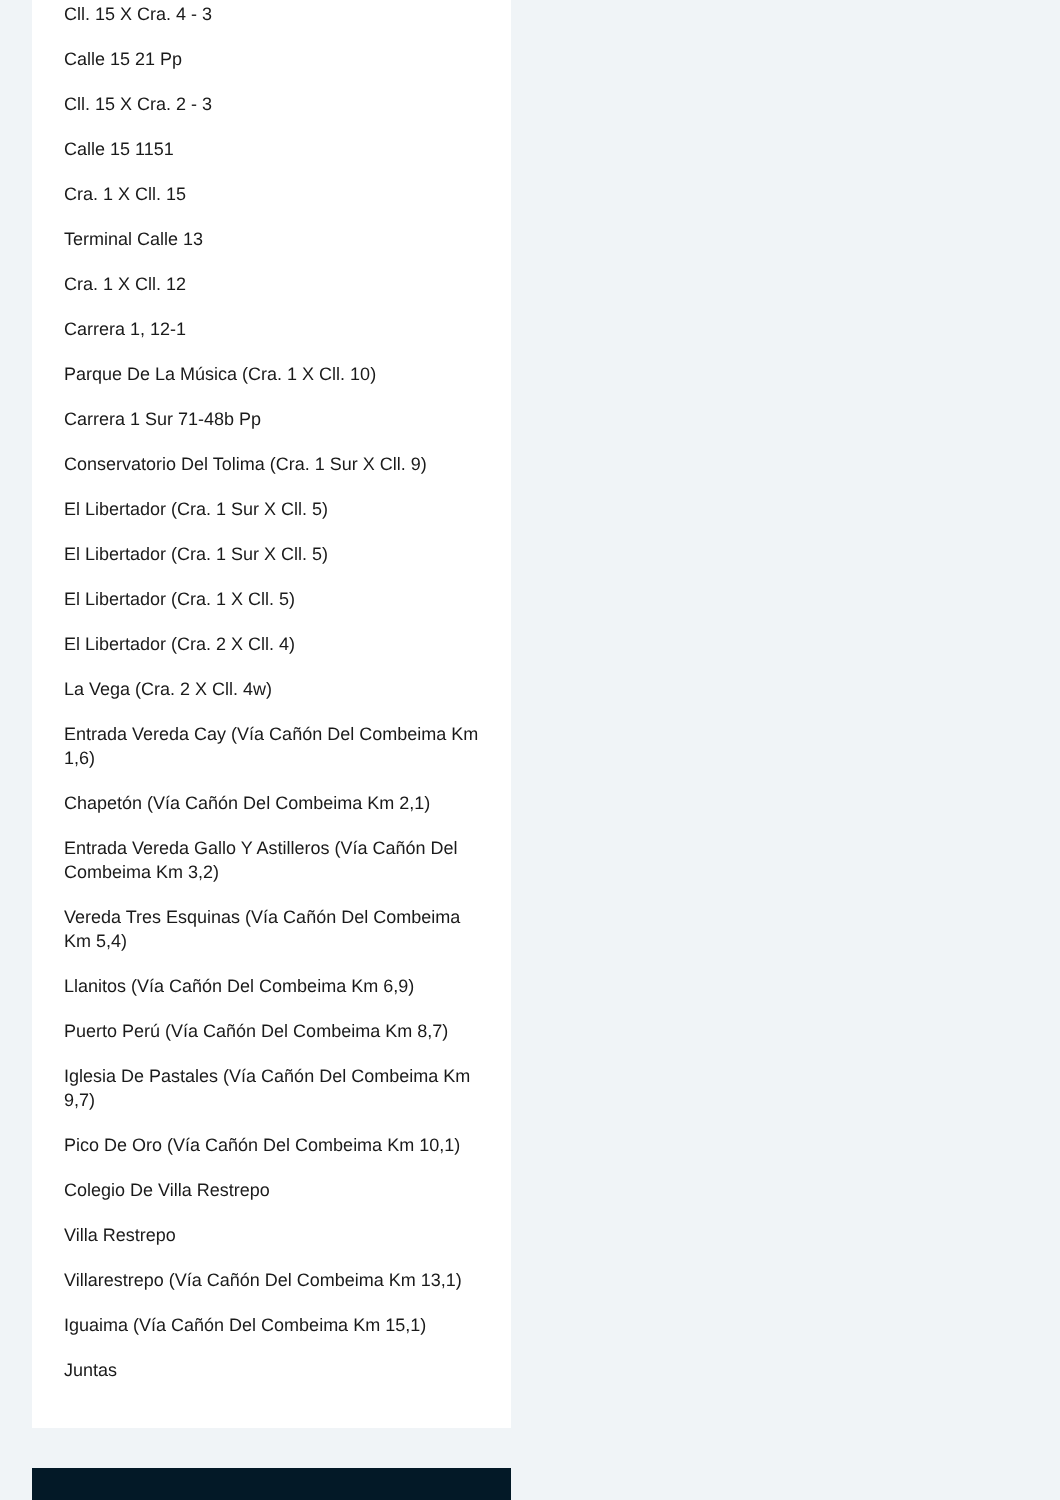Cll. 15 X Cra. 4 - 3
Calle 15 21 Pp
Cll. 15 X Cra. 2 - 3
Calle 15 1151
Cra. 1 X Cll. 15
Terminal Calle 13
Cra. 1 X Cll. 12
Carrera 1, 12-1
Parque De La Música (Cra. 1 X Cll. 10)
Carrera 1 Sur 71-48b Pp
Conservatorio Del Tolima (Cra. 1 Sur X Cll. 9)
El Libertador (Cra. 1 Sur X Cll. 5)
El Libertador (Cra. 1 Sur X Cll. 5)
El Libertador (Cra. 1 X Cll. 5)
El Libertador (Cra. 2 X Cll. 4)
La Vega (Cra. 2 X Cll. 4w)
Entrada Vereda Cay (Vía Cañón Del Combeima Km 1,6)
Chapetón (Vía Cañón Del Combeima Km 2,1)
Entrada Vereda Gallo Y Astilleros (Vía Cañón Del Combeima Km 3,2)
Vereda Tres Esquinas (Vía Cañón Del Combeima Km 5,4)
Llanitos (Vía Cañón Del Combeima Km 6,9)
Puerto Perú (Vía Cañón Del Combeima Km 8,7)
Iglesia De Pastales (Vía Cañón Del Combeima Km 9,7)
Pico De Oro (Vía Cañón Del Combeima Km 10,1)
Colegio De Villa Restrepo
Villa Restrepo
Villarestrepo (Vía Cañón Del Combeima Km 13,1)
Iguaima (Vía Cañón Del Combeima Km 15,1)
Juntas